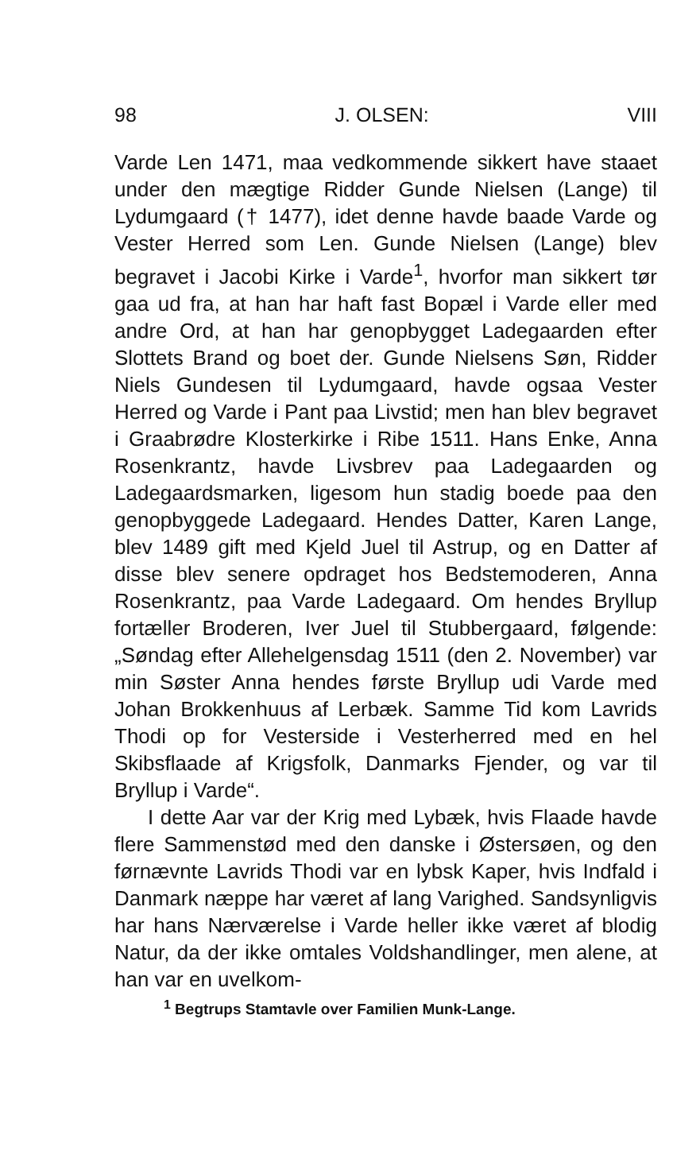98 J. OLSEN: VIII
Varde Len 1471, maa vedkommende sikkert have staaet under den mægtige Ridder Gunde Nielsen (Lange) til Lydumgaard († 1477), idet denne havde baade Varde og Vester Herred som Len. Gunde Nielsen (Lange) blev begravet i Jacobi Kirke i Varde<sup>1</sup>, hvorfor man sikkert tør gaa ud fra, at han har haft fast Bopæl i Varde eller med andre Ord, at han har genopbygget Ladegaarden efter Slottets Brand og boet der. Gunde Nielsens Søn, Ridder Niels Gundesen til Lydumgaard, havde ogsaa Vester Herred og Varde i Pant paa Livstid; men han blev begravet i Graabrødre Klosterkirke i Ribe 1511. Hans Enke, Anna Rosenkrantz, havde Livsbrev paa Ladegaarden og Ladegaardsmarken, ligesom hun stadig boede paa den genopbyggede Ladegaard. Hendes Datter, Karen Lange, blev 1489 gift med Kjeld Juel til Astrup, og en Datter af disse blev senere opdraget hos Bedstemoderen, Anna Rosenkrantz, paa Varde Ladegaard. Om hendes Bryllup fortæller Broderen, Iver Juel til Stubbergaard, følgende: „Søndag efter Allehelgensdag 1511 (den 2. November) var min Søster Anna hendes første Bryllup udi Varde med Johan Brokkenhuus af Lerbæk. Samme Tid kom Lavrids Thodi op for Vesterside i Vesterherred med en hel Skibsflaade af Krigsfolk, Danmarks Fjender, og var til Bryllup i Varde“.
I dette Aar var der Krig med Lybæk, hvis Flaade havde flere Sammenstød med den danske i Østersøen, og den førnævnte Lavrids Thodi var en lybsk Kaper, hvis Indfald i Danmark næppe har været af lang Varighed. Sandsynligvis har hans Nærværelse i Varde heller ikke været af blodig Natur, da der ikke omtales Voldshandlinger, men alene, at han var en uvelkom-
<sup>1</sup> Begtrups Stamtavle over Familien Munk-Lange.